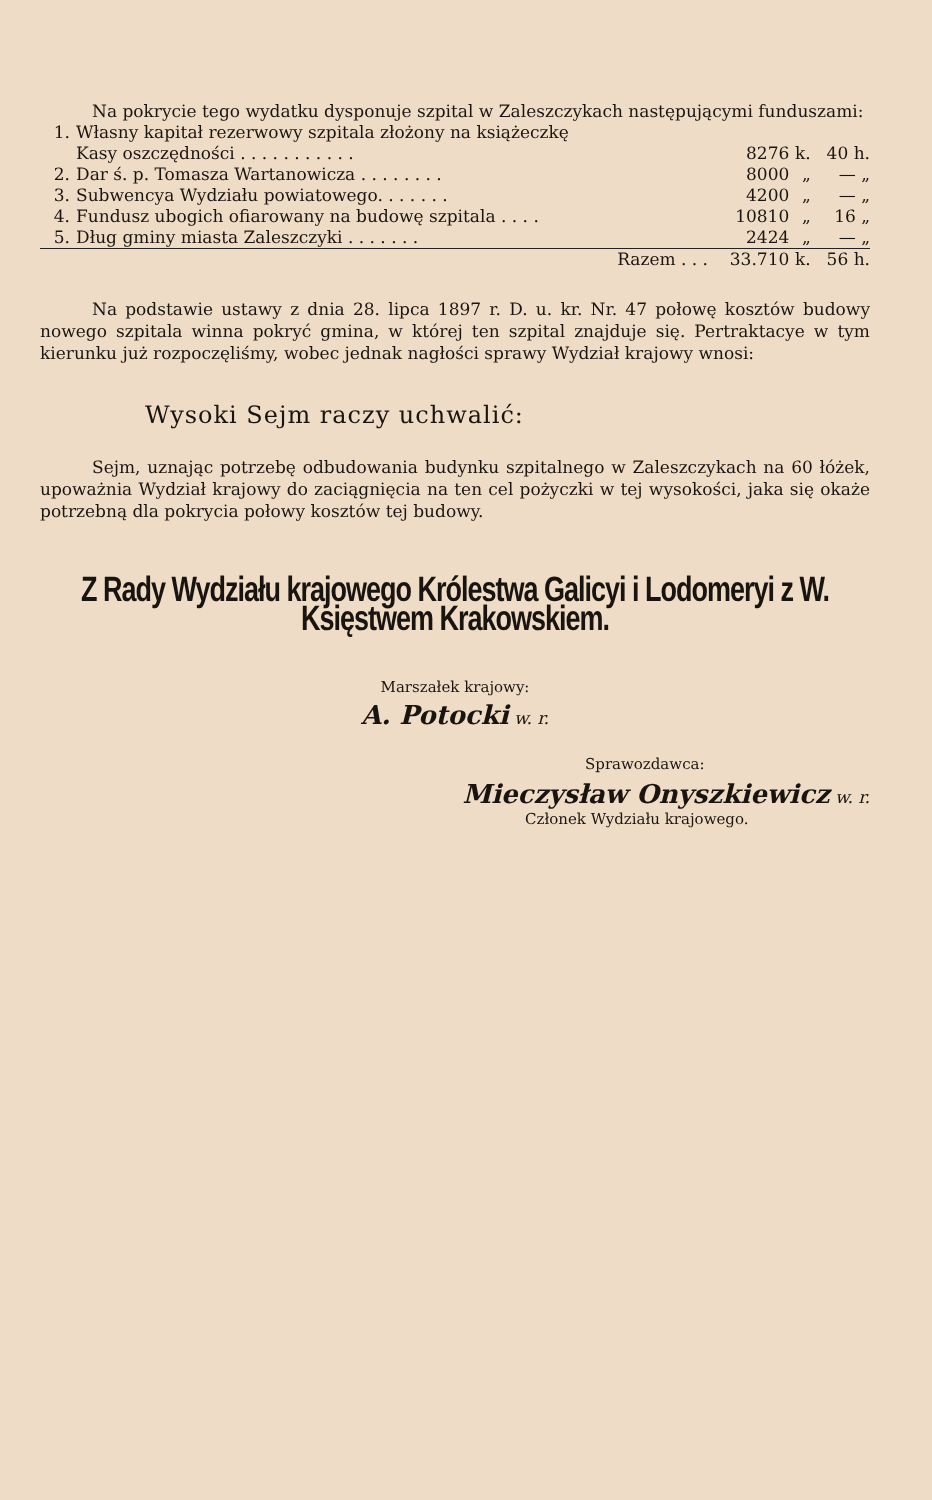Na pokrycie tego wydatku dysponuje szpital w Zaleszczykach następującymi funduszami:
| 1. | Własny kapitał rezerwowy szpitala złożony na książeczkę | | | |
| | Kasy oszczędności . . . . . . . . . . . | 8276 | k. | 40 h. |
| 2. | Dar ś. p. Tomasza Wartanowicza . . . . . . . . | 8000 | „ | — „ |
| 3. | Subwencya Wydziału powiatowego. . . . . . . | 4200 | „ | — „ |
| 4. | Fundusz ubogich ofiarowany na budowę szpitala . . . . | 10810 | „ | 16 „ |
| 5. | Dług gminy miasta Zaleszczyki . . . . . . . | 2424 | „ | — „ |
| | Razem . . . | 33.710 | k. | 56 h. |
Na podstawie ustawy z dnia 28. lipca 1897 r. D. u. kr. Nr. 47 połowę kosztów budowy nowego szpitala winna pokryć gmina, w której ten szpital znajduje się. Pertraktacye w tym kierunku już rozpoczęliśmy, wobec jednak nagłości sprawy Wydział krajowy wnosi:
Wysoki Sejm raczy uchwalić:
Sejm, uznając potrzebę odbudowania budynku szpitalnego w Zaleszczykach na 60 łóżek, upoważnia Wydział krajowy do zaciągnięcia na ten cel pożyczki w tej wysokości, jaka się okaże potrzebną dla pokrycia połowy kosztów tej budowy.
Z Rady Wydziału krajowego Królestwa Galicyi i Lodomeryi z W. Księstwem Krakowskiem.
Marszałek krajowy:
A. Potocki w. r.
Sprawozdawca:
Mieczysław Onyszkiewicz w. r.
Członek Wydziału krajowego.